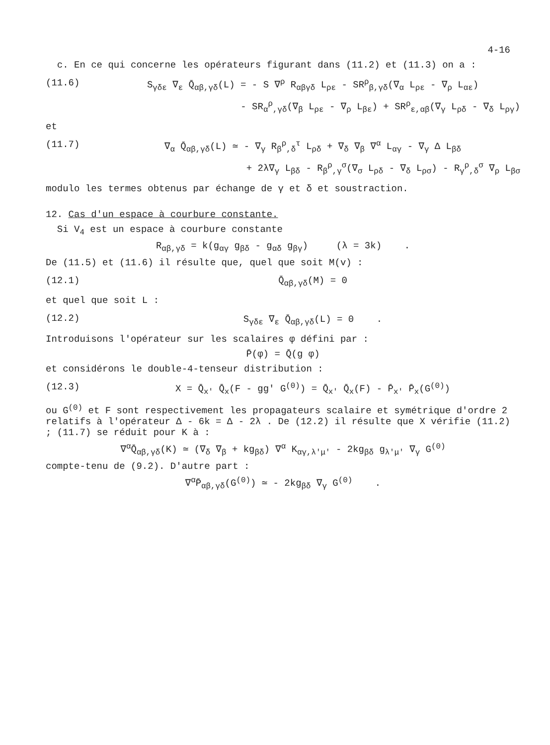4-16
c. En ce qui concerne les opérateurs figurant dans (11.2) et (11.3) on a :
(11.6) S<sub>γδε</sub> ∇<sub>ε</sub> Q̄<sub>αβ,γδ</sub>(L) = - S ∇<sup>ρ</sup> R<sub>αβγδ</sub> L<sub>ρε</sub> - SR<sup>ρ</sup><sub>β,γδ</sub>(∇<sub>α</sub> L<sub>ρε</sub> - ∇<sub>ρ</sub> L<sub>αε</sub>)
- SR<sub>α</sub><sup>ρ</sup><sub>,γδ</sub>(∇<sub>β</sub> L<sub>ρε</sub> - ∇<sub>ρ</sub> L<sub>βε</sub>) + SR<sup>ρ</sup><sub>ε,αβ</sub>(∇<sub>γ</sub> L<sub>ρδ</sub> - ∇<sub>δ</sub> L<sub>ργ</sub>)
et
(11.7) ∇<sub>α</sub> Q̄<sub>αβ,γδ</sub>(L) ≃ - ∇<sub>γ</sub> R<sub>β</sub><sup>ρ</sup><sub>,δ</sub><sup>τ</sup> L<sub>ρδ</sub> + ∇<sub>δ</sub> ∇<sub>β</sub> ∇<sup>α</sup> L<sub>αγ</sub> - ∇<sub>γ</sub> Δ L<sub>βδ</sub>
+ 2λ∇<sub>γ</sub> L<sub>βδ</sub> - R<sub>β</sub><sup>ρ</sup><sub>,γ</sub><sup>σ</sup>(∇<sub>σ</sub> L<sub>ρδ</sub> - ∇<sub>δ</sub> L<sub>ρσ</sub>) - R<sub>γ</sub><sup>ρ</sup><sub>,δ</sub><sup>σ</sup> ∇<sub>ρ</sub> L<sub>βσ</sub>
modulo les termes obtenus par échange de γ et δ et soustraction.
12. Cas d'un espace à courbure constante.
Si V<sub>4</sub> est un espace à courbure constante
R<sub>αβ,γδ</sub> = k(g<sub>αγ</sub> g<sub>βδ</sub> - g<sub>αδ</sub> g<sub>βγ</sub>) (λ = 3k) .
De (11.5) et (11.6) il résulte que, quel que soit M(v) :
(12.1) Q̄<sub>αβ,γδ</sub>(M) = 0
et quel que soit L :
(12.2) S<sub>γδε</sub> ∇<sub>ε</sub> Q̄<sub>αβ,γδ</sub>(L) = 0 .
Introduisons l'opérateur sur les scalaires φ défini par :
P̄(φ) = Q̄(g φ)
et considérons le double-4-tenseur distribution :
(12.3) X = Q̄<sub>x'</sub> Q̄<sub>x</sub>(F - gg' G<sup>(0)</sup>) = Q̄<sub>x'</sub> Q̄<sub>x</sub>(F) - P̄<sub>x'</sub> P̄<sub>x</sub>(G<sup>(0)</sup>)
ou G<sup>(0)</sup> et F sont respectivement les propagateurs scalaire et symétrique d'ordre 2 relatifs à l'opérateur Δ - 6k = Δ - 2λ . De (12.2) il résulte que X vérifie (11.2) ; (11.7) se réduit pour K à :
∇<sup>α</sup>Q̄<sub>αβ,γδ</sub>(K) ≃ (∇<sub>δ</sub> ∇<sub>β</sub> + kg<sub>βδ</sub>) ∇<sup>α</sup> K<sub>αγ,λ'μ'</sub> - 2kg<sub>βδ</sub> g<sub>λ'μ'</sub> ∇<sub>γ</sub> G<sup>(0)</sup>
compte-tenu de (9.2). D'autre part :
∇<sup>α</sup>P̄<sub>αβ,γδ</sub>(G<sup>(0)</sup>) ≃ - 2kg<sub>βδ</sub> ∇<sub>γ</sub> G<sup>(0)</sup> .